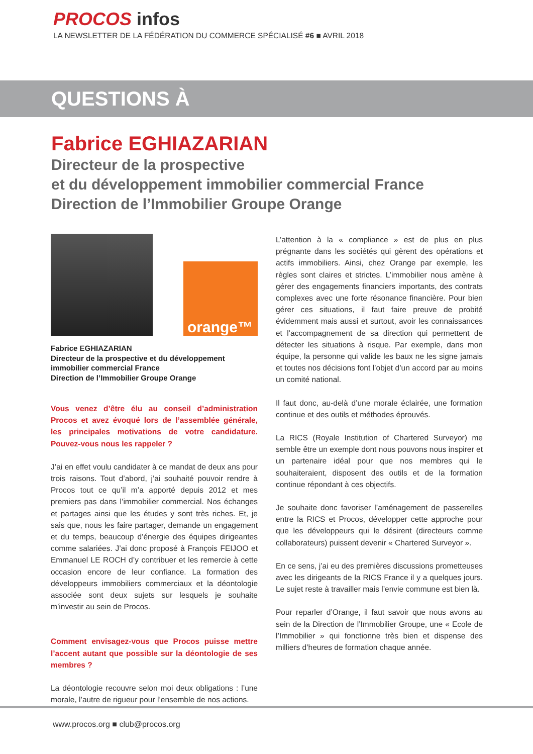PROCOS infos
LA NEWSLETTER DE LA FÉDÉRATION DU COMMERCE SPÉCIALISÉ #6 ■ AVRIL 2018
QUESTIONS À
Fabrice EGHIAZARIAN
Directeur de la prospective
et du développement immobilier commercial France
Direction de l’Immobilier Groupe Orange
orange™
Fabrice EGHIAZARIAN
Directeur de la prospective et du développement immobilier commercial France
Direction de l’Immobilier Groupe Orange
Vous venez d’être élu au conseil d’administration Procos et avez évoqué lors de l’assemblée générale, les principales motivations de votre candidature. Pouvez-vous nous les rappeler ?
J’ai en effet voulu candidater à ce mandat de deux ans pour trois raisons. Tout d’abord, j’ai souhaité pouvoir rendre à Procos tout ce qu’il m’a apporté depuis 2012 et mes premiers pas dans l’immobilier commercial. Nos échanges et partages ainsi que les études y sont très riches. Et, je sais que, nous les faire partager, demande un engagement et du temps, beaucoup d’énergie des équipes dirigeantes comme salariées. J’ai donc proposé à François FEIJOO et Emmanuel LE ROCH d’y contribuer et les remercie à cette occasion encore de leur confiance. La formation des développeurs immobiliers commerciaux et la déontologie associée sont deux sujets sur lesquels je souhaite m’investir au sein de Procos.
Comment envisagez-vous que Procos puisse mettre l’accent autant que possible sur la déontologie de ses membres ?
La déontologie recouvre selon moi deux obligations : l’une morale, l’autre de rigueur pour l’ensemble de nos actions.
L’attention à la « compliance » est de plus en plus prégnante dans les sociétés qui gèrent des opérations et actifs immobiliers. Ainsi, chez Orange par exemple, les règles sont claires et strictes. L’immobilier nous amène à gérer des engagements financiers importants, des contrats complexes avec une forte résonance financière. Pour bien gérer ces situations, il faut faire preuve de probité évidemment mais aussi et surtout, avoir les connaissances et l’accompagnement de sa direction qui permettent de détecter les situations à risque. Par exemple, dans mon équipe, la personne qui valide les baux ne les signe jamais et toutes nos décisions font l’objet d’un accord par au moins un comité national.
Il faut donc, au-delà d’une morale éclairée, une formation continue et des outils et méthodes éprouvés.
La RICS (Royale Institution of Chartered Surveyor) me semble être un exemple dont nous pouvons nous inspirer et un partenaire idéal pour que nos membres qui le souhaiteraient, disposent des outils et de la formation continue répondant à ces objectifs.
Je souhaite donc favoriser l’aménagement de passerelles entre la RICS et Procos, développer cette approche pour que les développeurs qui le désirent (directeurs comme collaborateurs) puissent devenir « Chartered Surveyor ».
En ce sens, j’ai eu des premières discussions prometteuses avec les dirigeants de la RICS France il y a quelques jours. Le sujet reste à travailler mais l’envie commune est bien là.
Pour reparler d’Orange, il faut savoir que nous avons au sein de la Direction de l’Immobilier Groupe, une « Ecole de l’Immobilier » qui fonctionne très bien et dispense des milliers d’heures de formation chaque année.
www.procos.org ■ club@procos.org